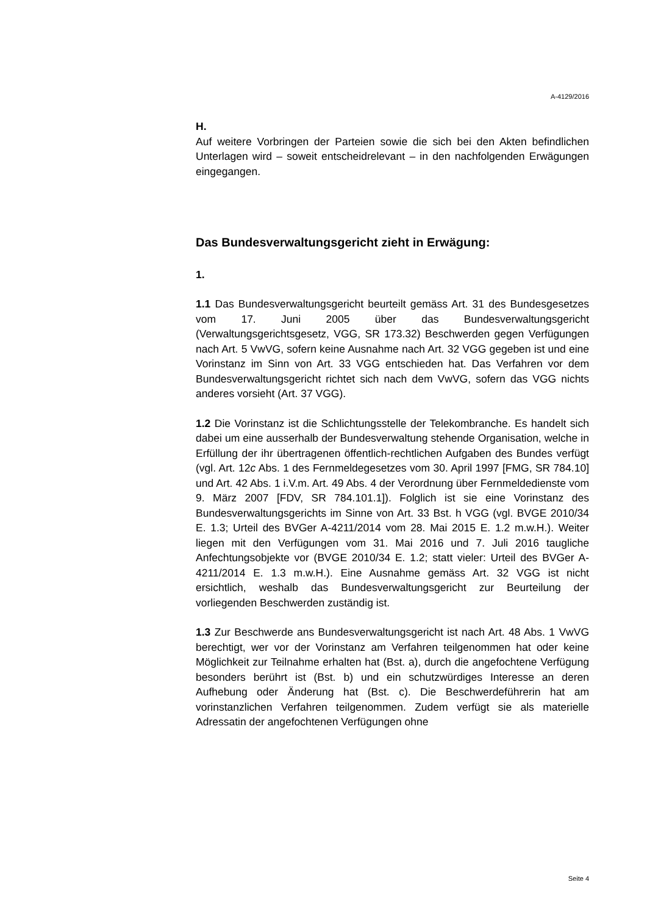A-4129/2016
H.
Auf weitere Vorbringen der Parteien sowie die sich bei den Akten befindlichen Unterlagen wird – soweit entscheidrelevant – in den nachfolgenden Erwägungen eingegangen.
Das Bundesverwaltungsgericht zieht in Erwägung:
1.
1.1 Das Bundesverwaltungsgericht beurteilt gemäss Art. 31 des Bundesgesetzes vom 17. Juni 2005 über das Bundesverwaltungsgericht (Verwaltungsgerichtsgesetz, VGG, SR 173.32) Beschwerden gegen Verfügungen nach Art. 5 VwVG, sofern keine Ausnahme nach Art. 32 VGG gegeben ist und eine Vorinstanz im Sinn von Art. 33 VGG entschieden hat. Das Verfahren vor dem Bundesverwaltungsgericht richtet sich nach dem VwVG, sofern das VGG nichts anderes vorsieht (Art. 37 VGG).
1.2 Die Vorinstanz ist die Schlichtungsstelle der Telekombranche. Es handelt sich dabei um eine ausserhalb der Bundesverwaltung stehende Organisation, welche in Erfüllung der ihr übertragenen öffentlich-rechtlichen Aufgaben des Bundes verfügt (vgl. Art. 12c Abs. 1 des Fernmeldegesetzes vom 30. April 1997 [FMG, SR 784.10] und Art. 42 Abs. 1 i.V.m. Art. 49 Abs. 4 der Verordnung über Fernmeldedienste vom 9. März 2007 [FDV, SR 784.101.1]). Folglich ist sie eine Vorinstanz des Bundesverwaltungsgerichts im Sinne von Art. 33 Bst. h VGG (vgl. BVGE 2010/34 E. 1.3; Urteil des BVGer A-4211/2014 vom 28. Mai 2015 E. 1.2 m.w.H.). Weiter liegen mit den Verfügungen vom 31. Mai 2016 und 7. Juli 2016 taugliche Anfechtungsobjekte vor (BVGE 2010/34 E. 1.2; statt vieler: Urteil des BVGer A-4211/2014 E. 1.3 m.w.H.). Eine Ausnahme gemäss Art. 32 VGG ist nicht ersichtlich, weshalb das Bundesverwaltungsgericht zur Beurteilung der vorliegenden Beschwerden zuständig ist.
1.3 Zur Beschwerde ans Bundesverwaltungsgericht ist nach Art. 48 Abs. 1 VwVG berechtigt, wer vor der Vorinstanz am Verfahren teilgenommen hat oder keine Möglichkeit zur Teilnahme erhalten hat (Bst. a), durch die angefochtene Verfügung besonders berührt ist (Bst. b) und ein schutzwürdiges Interesse an deren Aufhebung oder Änderung hat (Bst. c). Die Beschwerdeführerin hat am vorinstanzlichen Verfahren teilgenommen. Zudem verfügt sie als materielle Adressatin der angefochtenen Verfügungen ohne
Seite 4